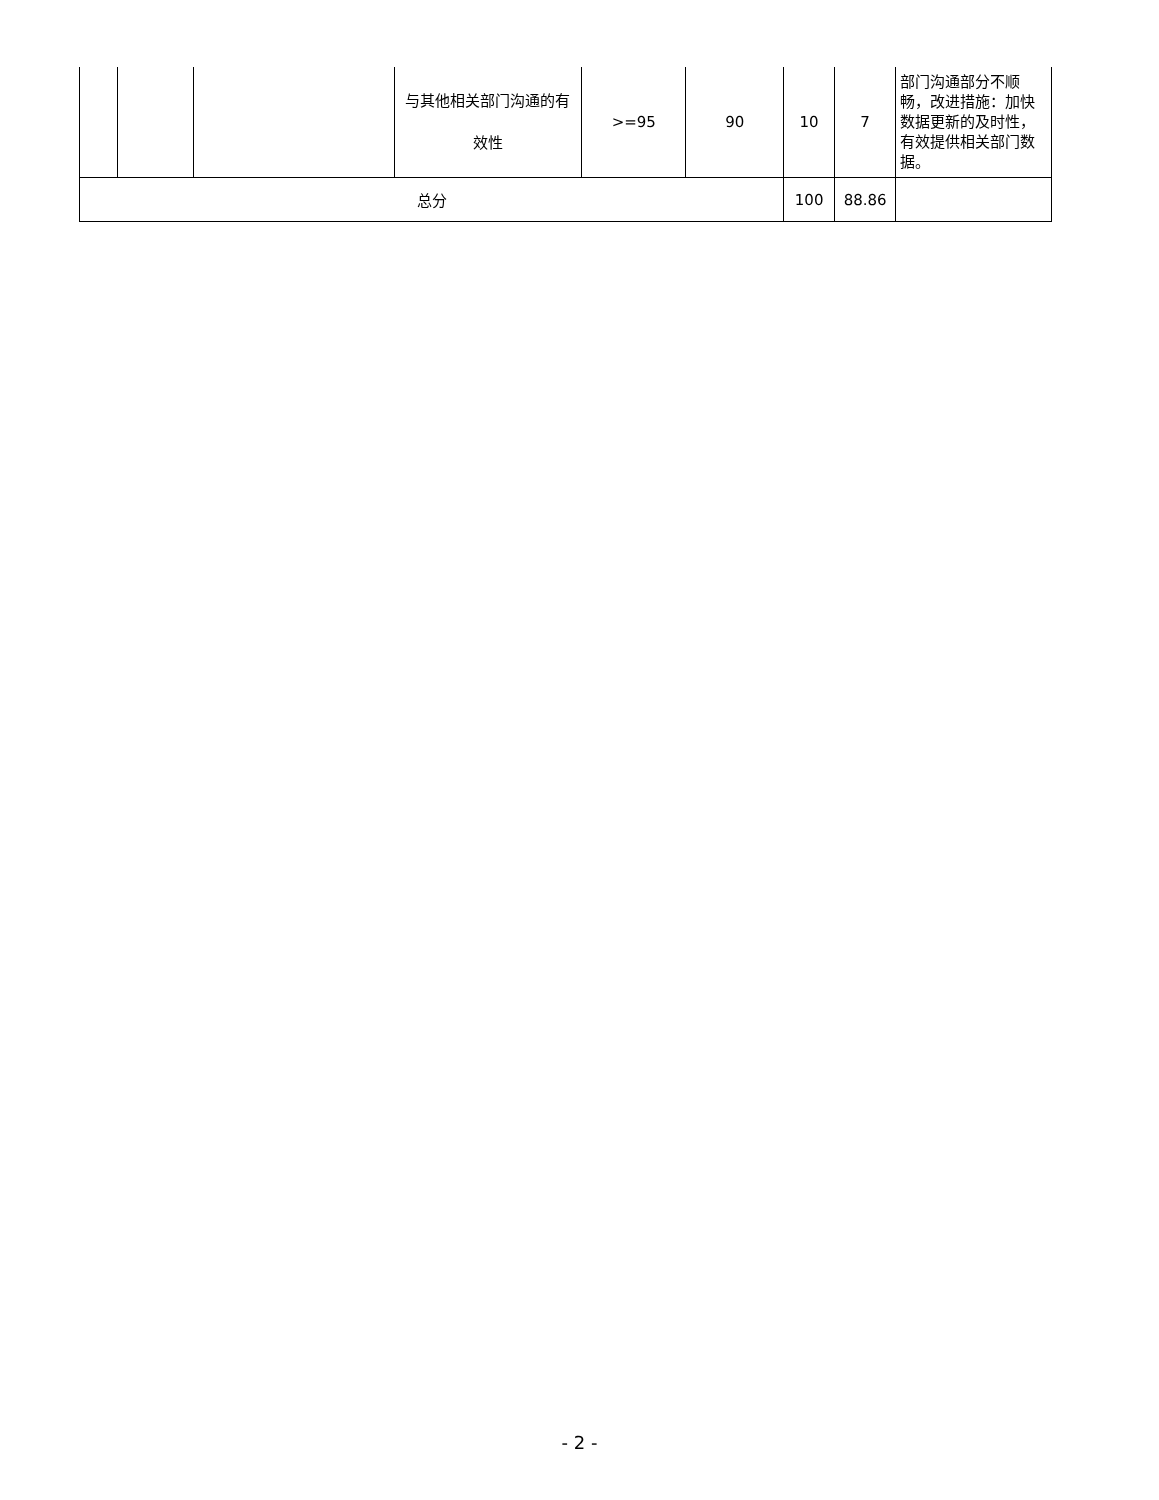| | | | 与其他相关部门沟通的有效性 | >=95 | 90 | 10 | 7 | 部门沟通部分不顺畅，改进措施：加快数据更新的及时性，有效提供相关部门数据。 |
| 总分 | | | | | | 100 | 88.86 | |
- 2 -